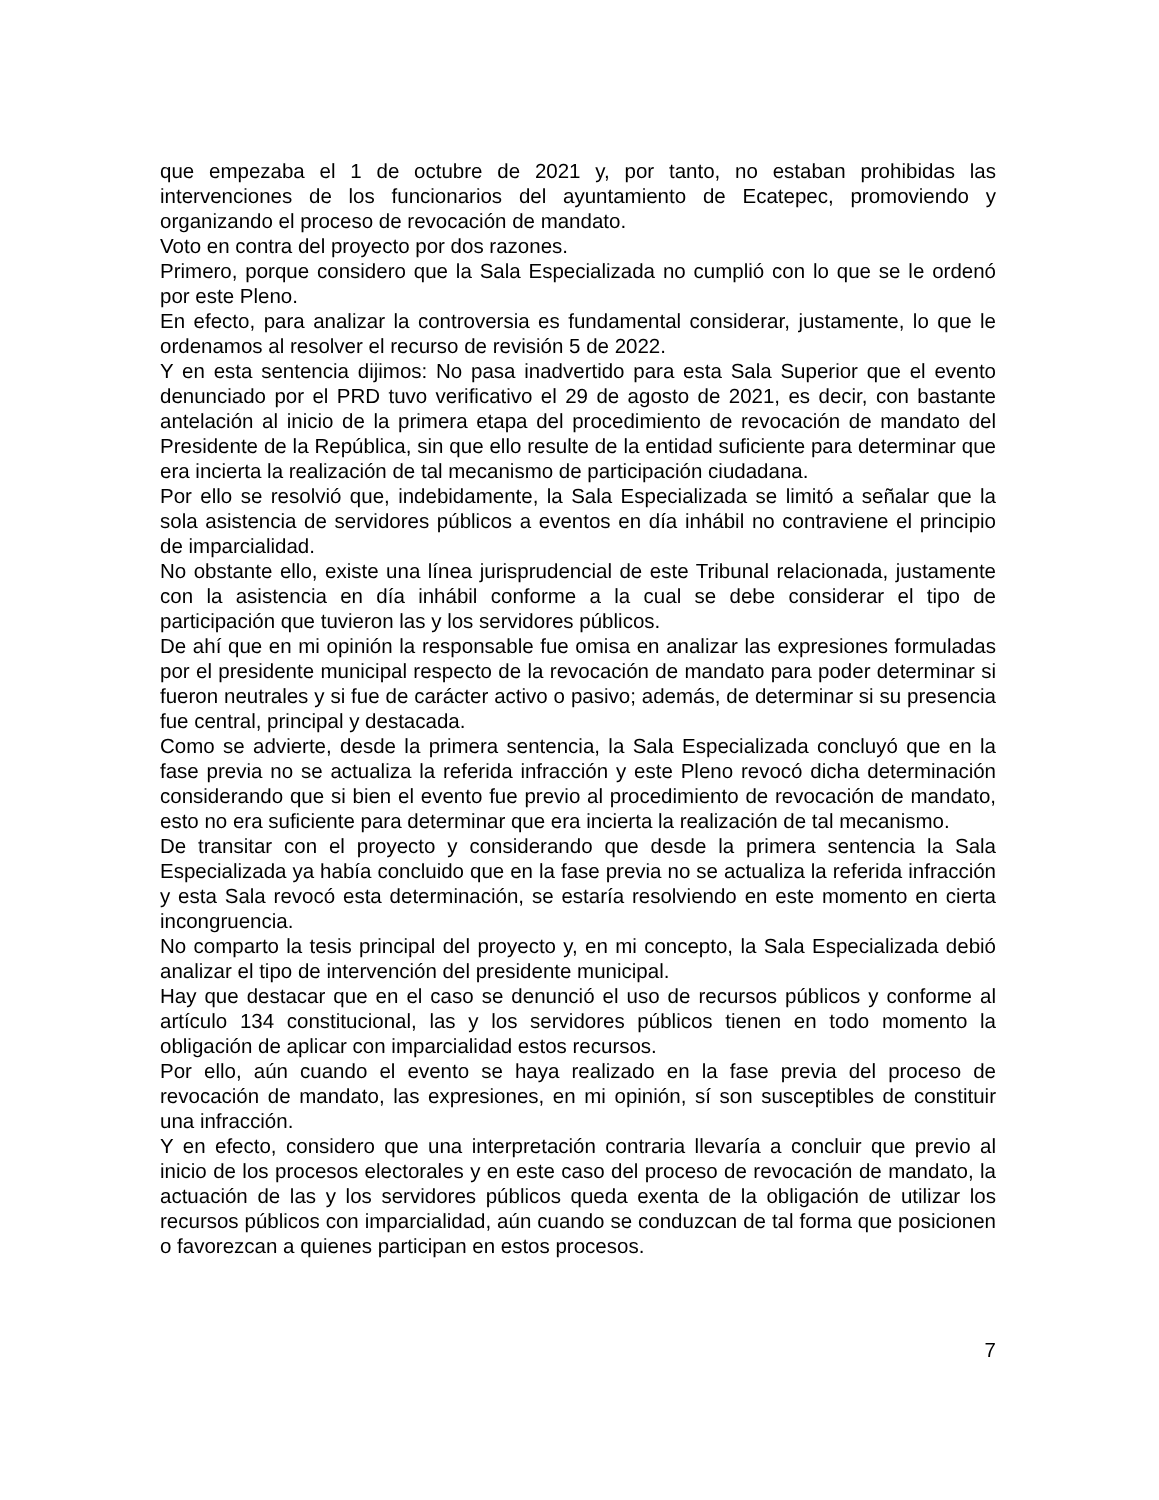que empezaba el 1 de octubre de 2021 y, por tanto, no estaban prohibidas las intervenciones de los funcionarios del ayuntamiento de Ecatepec, promoviendo y organizando el proceso de revocación de mandato.
Voto en contra del proyecto por dos razones.
Primero, porque considero que la Sala Especializada no cumplió con lo que se le ordenó por este Pleno.
En efecto, para analizar la controversia es fundamental considerar, justamente, lo que le ordenamos al resolver el recurso de revisión 5 de 2022.
Y en esta sentencia dijimos: No pasa inadvertido para esta Sala Superior que el evento denunciado por el PRD tuvo verificativo el 29 de agosto de 2021, es decir, con bastante antelación al inicio de la primera etapa del procedimiento de revocación de mandato del Presidente de la República, sin que ello resulte de la entidad suficiente para determinar que era incierta la realización de tal mecanismo de participación ciudadana.
Por ello se resolvió que, indebidamente, la Sala Especializada se limitó a señalar que la sola asistencia de servidores públicos a eventos en día inhábil no contraviene el principio de imparcialidad.
No obstante ello, existe una línea jurisprudencial de este Tribunal relacionada, justamente con la asistencia en día inhábil conforme a la cual se debe considerar el tipo de participación que tuvieron las y los servidores públicos.
De ahí que en mi opinión la responsable fue omisa en analizar las expresiones formuladas por el presidente municipal respecto de la revocación de mandato para poder determinar si fueron neutrales y si fue de carácter activo o pasivo; además, de determinar si su presencia fue central, principal y destacada.
Como se advierte, desde la primera sentencia, la Sala Especializada concluyó que en la fase previa no se actualiza la referida infracción y este Pleno revocó dicha determinación considerando que si bien el evento fue previo al procedimiento de revocación de mandato, esto no era suficiente para determinar que era incierta la realización de tal mecanismo.
De transitar con el proyecto y considerando que desde la primera sentencia la Sala Especializada ya había concluido que en la fase previa no se actualiza la referida infracción y esta Sala revocó esta determinación, se estaría resolviendo en este momento en cierta incongruencia.
No comparto la tesis principal del proyecto y, en mi concepto, la Sala Especializada debió analizar el tipo de intervención del presidente municipal.
Hay que destacar que en el caso se denunció el uso de recursos públicos y conforme al artículo 134 constitucional, las y los servidores públicos tienen en todo momento la obligación de aplicar con imparcialidad estos recursos.
Por ello, aún cuando el evento se haya realizado en la fase previa del proceso de revocación de mandato, las expresiones, en mi opinión, sí son susceptibles de constituir una infracción.
Y en efecto, considero que una interpretación contraria llevaría a concluir que previo al inicio de los procesos electorales y en este caso del proceso de revocación de mandato, la actuación de las y los servidores públicos queda exenta de la obligación de utilizar los recursos públicos con imparcialidad, aún cuando se conduzcan de tal forma que posicionen o favorezcan a quienes participan en estos procesos.
7